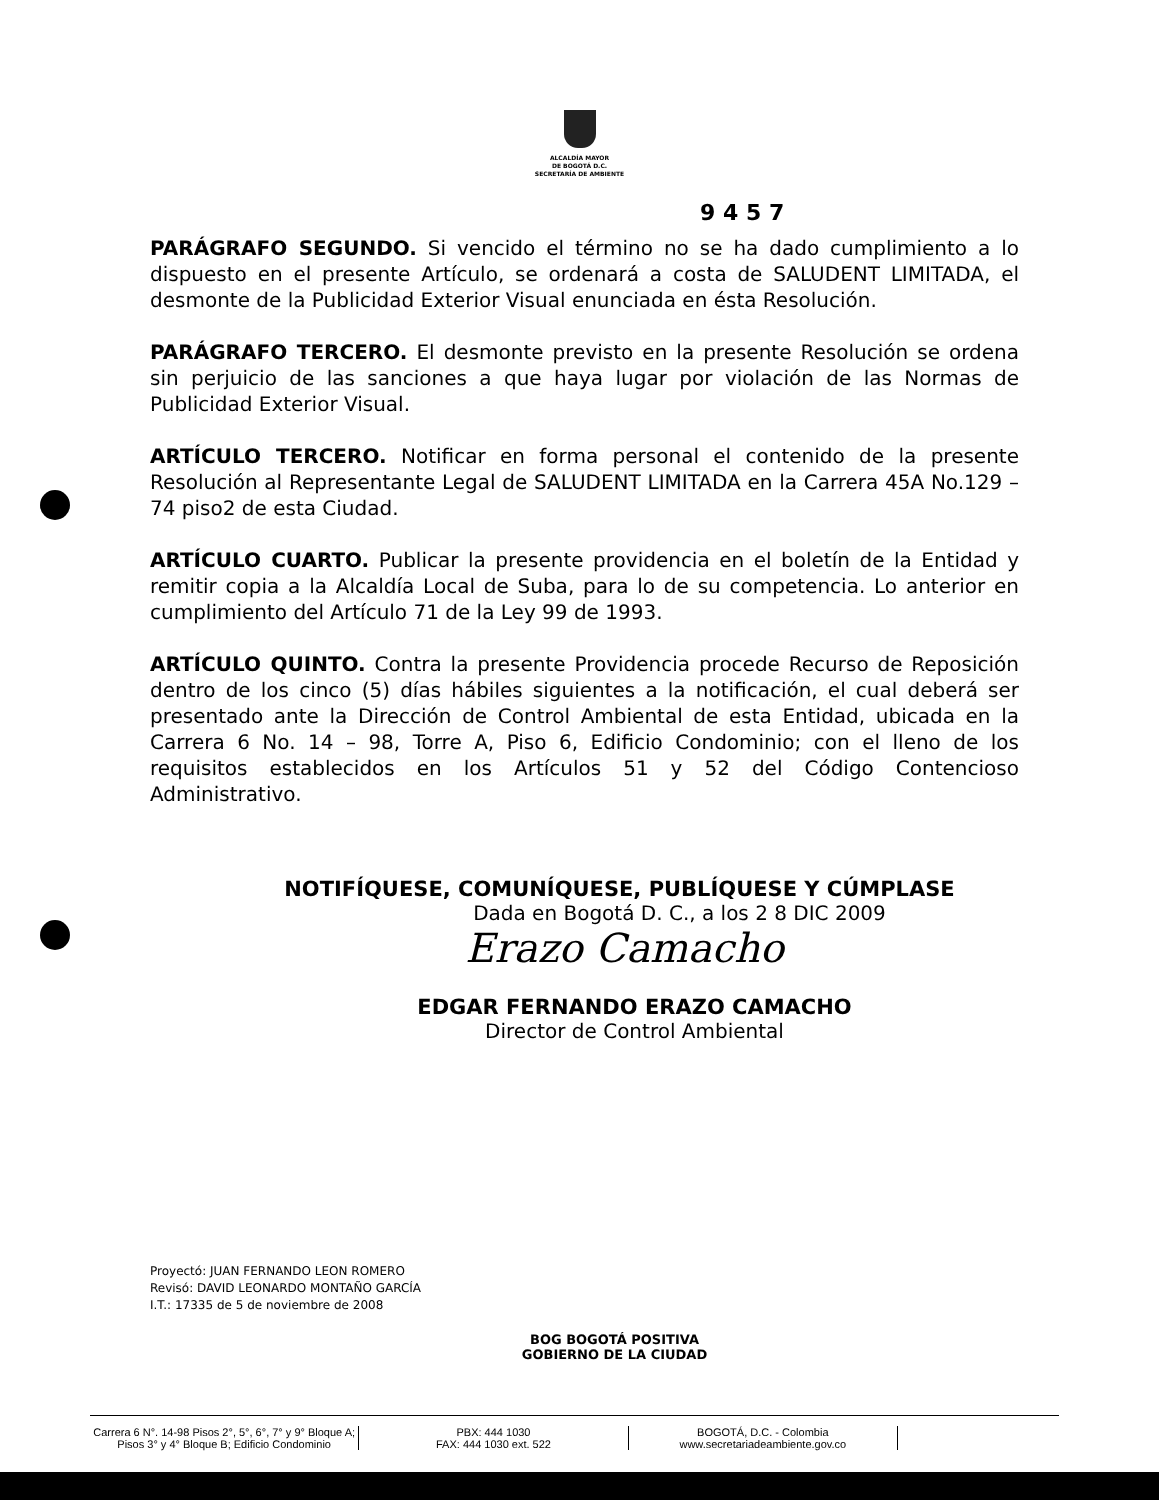ALCALDÍA MAYOR
DE BOGOTÁ D.C.
SECRETARÍA DE AMBIENTE
9 4 5 7
PARÁGRAFO SEGUNDO. Si vencido el término no se ha dado cumplimiento a lo dispuesto en el presente Artículo, se ordenará a costa de SALUDENT LIMITADA, el desmonte de la Publicidad Exterior Visual enunciada en ésta Resolución.
PARÁGRAFO TERCERO. El desmonte previsto en la presente Resolución se ordena sin perjuicio de las sanciones a que haya lugar por violación de las Normas de Publicidad Exterior Visual.
ARTÍCULO TERCERO. Notificar en forma personal el contenido de la presente Resolución al Representante Legal de SALUDENT LIMITADA en la Carrera 45A No.129 – 74 piso2 de esta Ciudad.
ARTÍCULO CUARTO. Publicar la presente providencia en el boletín de la Entidad y remitir copia a la Alcaldía Local de Suba, para lo de su competencia. Lo anterior en cumplimiento del Artículo 71 de la Ley 99 de 1993.
ARTÍCULO QUINTO. Contra la presente Providencia procede Recurso de Reposición dentro de los cinco (5) días hábiles siguientes a la notificación, el cual deberá ser presentado ante la Dirección de Control Ambiental de esta Entidad, ubicada en la Carrera 6 No. 14 – 98, Torre A, Piso 6, Edificio Condominio; con el lleno de los requisitos establecidos en los Artículos 51 y 52 del Código Contencioso Administrativo.
NOTIFÍQUESE, COMUNÍQUESE, PUBLÍQUESE Y CÚMPLASE
Dada en Bogotá D. C., a los 2 8 DIC 2009
Erazo Camacho
EDGAR FERNANDO ERAZO CAMACHO
Director de Control Ambiental
Proyectó: JUAN FERNANDO LEON ROMERO
Revisó: DAVID LEONARDO MONTAÑO GARCÍA
I.T.: 17335 de 5 de noviembre de 2008
BOG BOGOTÁ POSITIVA
GOBIERNO DE LA CIUDAD
Carrera 6 N°. 14-98 Pisos 2°, 5°, 6°, 7° y 9° Bloque A;
Pisos 3° y 4° Bloque B; Edificio Condominio
PBX: 444 1030
FAX: 444 1030 ext. 522
BOGOTÁ, D.C. - Colombia
www.secretariadeambiente.gov.co